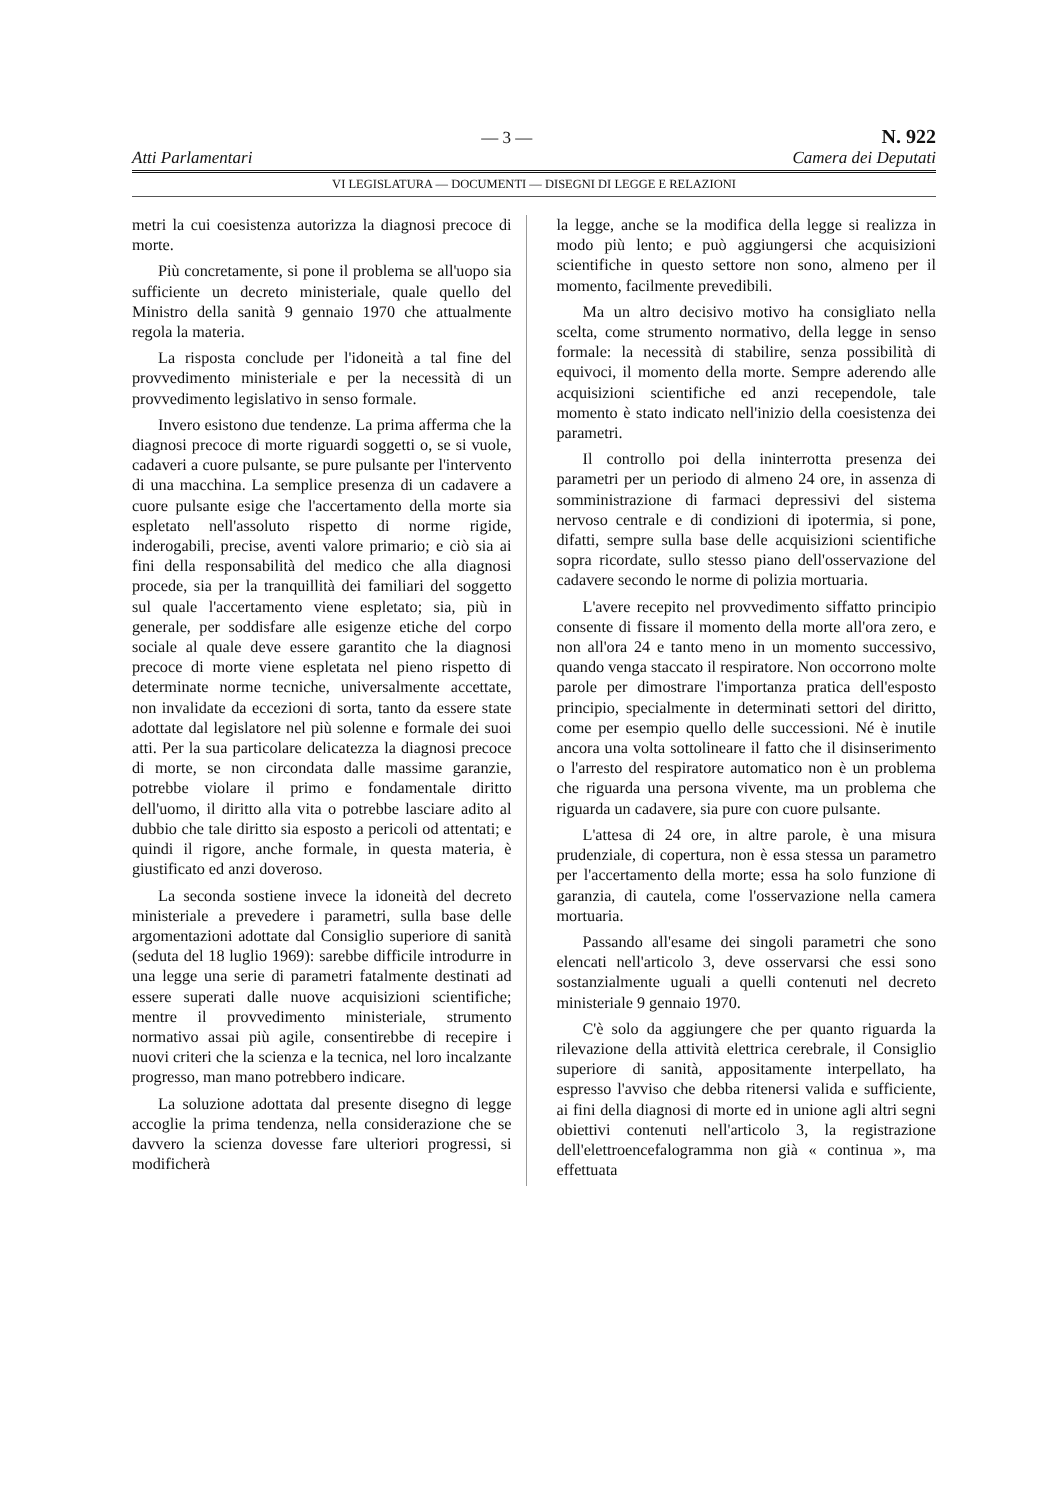— 3 — N. 922
Atti Parlamentari Camera dei Deputati
VI LEGISLATURA — DOCUMENTI — DISEGNI DI LEGGE E RELAZIONI
metri la cui coesistenza autorizza la diagnosi precoce di morte.
Più concretamente, si pone il problema se all'uopo sia sufficiente un decreto ministeriale, quale quello del Ministro della sanità 9 gennaio 1970 che attualmente regola la materia.
La risposta conclude per l'idoneità a tal fine del provvedimento ministeriale e per la necessità di un provvedimento legislativo in senso formale.
Invero esistono due tendenze. La prima afferma che la diagnosi precoce di morte riguardi soggetti o, se si vuole, cadaveri a cuore pulsante, se pure pulsante per l'intervento di una macchina. La semplice presenza di un cadavere a cuore pulsante esige che l'accertamento della morte sia espletato nell'assoluto rispetto di norme rigide, inderogabili, precise, aventi valore primario; e ciò sia ai fini della responsabilità del medico che alla diagnosi procede, sia per la tranquillità dei familiari del soggetto sul quale l'accertamento viene espletato; sia, più in generale, per soddisfare alle esigenze etiche del corpo sociale al quale deve essere garantito che la diagnosi precoce di morte viene espletata nel pieno rispetto di determinate norme tecniche, universalmente accettate, non invalidate da eccezioni di sorta, tanto da essere state adottate dal legislatore nel più solenne e formale dei suoi atti. Per la sua particolare delicatezza la diagnosi precoce di morte, se non circondata dalle massime garanzie, potrebbe violare il primo e fondamentale diritto dell'uomo, il diritto alla vita o potrebbe lasciare adito al dubbio che tale diritto sia esposto a pericoli od attentati; e quindi il rigore, anche formale, in questa materia, è giustificato ed anzi doveroso.
La seconda sostiene invece la idoneità del decreto ministeriale a prevedere i parametri, sulla base delle argomentazioni adottate dal Consiglio superiore di sanità (seduta del 18 luglio 1969): sarebbe difficile introdurre in una legge una serie di parametri fatalmente destinati ad essere superati dalle nuove acquisizioni scientifiche; mentre il provvedimento ministeriale, strumento normativo assai più agile, consentirebbe di recepire i nuovi criteri che la scienza e la tecnica, nel loro incalzante progresso, man mano potrebbero indicare.
La soluzione adottata dal presente disegno di legge accoglie la prima tendenza, nella considerazione che se davvero la scienza dovesse fare ulteriori progressi, si modificherà
la legge, anche se la modifica della legge si realizza in modo più lento; e può aggiungersi che acquisizioni scientifiche in questo settore non sono, almeno per il momento, facilmente prevedibili.
Ma un altro decisivo motivo ha consigliato nella scelta, come strumento normativo, della legge in senso formale: la necessità di stabilire, senza possibilità di equivoci, il momento della morte. Sempre aderendo alle acquisizioni scientifiche ed anzi recependole, tale momento è stato indicato nell'inizio della coesistenza dei parametri.
Il controllo poi della ininterrotta presenza dei parametri per un periodo di almeno 24 ore, in assenza di somministrazione di farmaci depressivi del sistema nervoso centrale e di condizioni di ipotermia, si pone, difatti, sempre sulla base delle acquisizioni scientifiche sopra ricordate, sullo stesso piano dell'osservazione del cadavere secondo le norme di polizia mortuaria.
L'avere recepito nel provvedimento siffatto principio consente di fissare il momento della morte all'ora zero, e non all'ora 24 e tanto meno in un momento successivo, quando venga staccato il respiratore. Non occorrono molte parole per dimostrare l'importanza pratica dell'esposto principio, specialmente in determinati settori del diritto, come per esempio quello delle successioni. Né è inutile ancora una volta sottolineare il fatto che il disinserimento o l'arresto del respiratore automatico non è un problema che riguarda una persona vivente, ma un problema che riguarda un cadavere, sia pure con cuore pulsante.
L'attesa di 24 ore, in altre parole, è una misura prudenziale, di copertura, non è essa stessa un parametro per l'accertamento della morte; essa ha solo funzione di garanzia, di cautela, come l'osservazione nella camera mortuaria.
Passando all'esame dei singoli parametri che sono elencati nell'articolo 3, deve osservarsi che essi sono sostanzialmente uguali a quelli contenuti nel decreto ministeriale 9 gennaio 1970.
C'è solo da aggiungere che per quanto riguarda la rilevazione della attività elettrica cerebrale, il Consiglio superiore di sanità, appositamente interpellato, ha espresso l'avviso che debba ritenersi valida e sufficiente, ai fini della diagnosi di morte ed in unione agli altri segni obiettivi contenuti nell'articolo 3, la registrazione dell'elettroencefalogramma non già « continua », ma effettuata